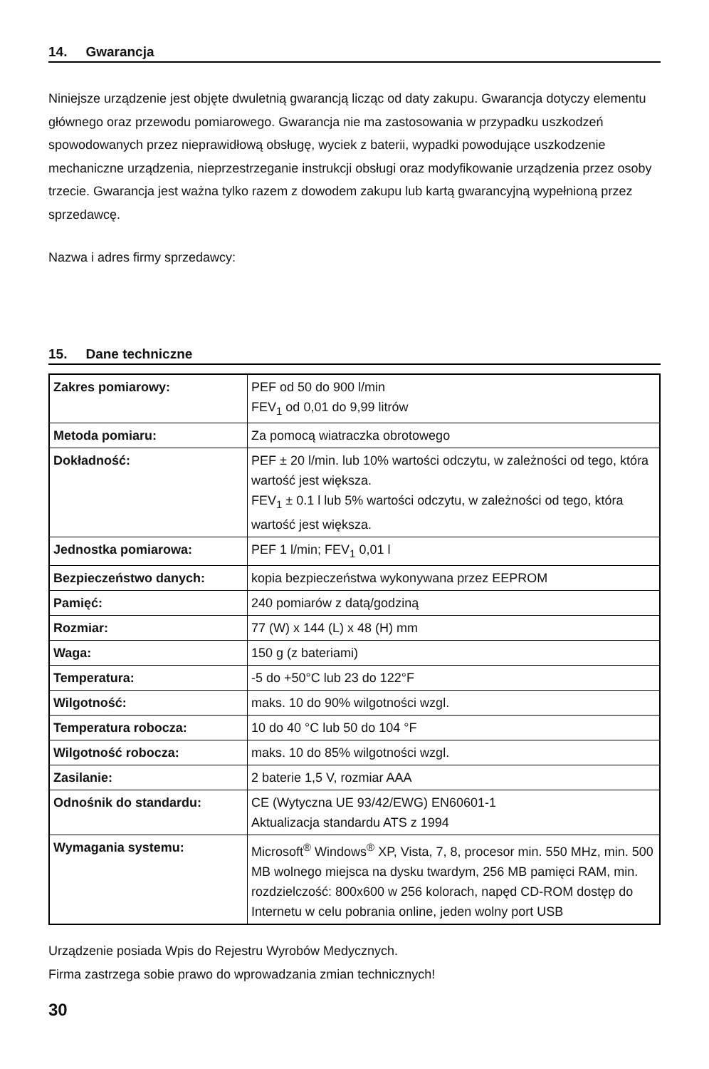14. Gwarancja
Niniejsze urządzenie jest objęte dwuletnią gwarancją licząc od daty zakupu. Gwarancja dotyczy elementu głównego oraz przewodu pomiarowego. Gwarancja nie ma zastosowania w przypadku uszkodzeń spowodowanych przez nieprawidłową obsługę, wyciek z baterii, wypadki powodujące uszkodzenie mechaniczne urządzenia, nieprzestrzeganie instrukcji obsługi oraz modyfikowanie urządzenia przez osoby trzecie. Gwarancja jest ważna tylko razem z dowodem zakupu lub kartą gwarancyjną wypełnioną przez sprzedawcę.
Nazwa i adres firmy sprzedawcy:
15. Dane techniczne
| Zakres pomiarowy: | PEF od 50 do 900 l/min FEV<sub>1</sub> od 0,01 do 9,99 litrów |
| Metoda pomiaru: | Za pomocą wiatraczka obrotowego |
| Dokładność: | PEF ± 20 l/min. lub 10% wartości odczytu, w zależności od tego, która wartość jest większa. FEV<sub>1</sub> ± 0.1 l lub 5% wartości odczytu, w zależności od tego, która wartość jest większa. |
| Jednostka pomiarowa: | PEF 1 l/min; FEV<sub>1</sub> 0,01 l |
| Bezpieczeństwo danych: | kopia bezpieczeństwa wykonywana przez EEPROM |
| Pamięć: | 240 pomiarów z datą/godziną |
| Rozmiar: | 77 (W) x 144 (L) x 48 (H) mm |
| Waga: | 150 g (z bateriami) |
| Temperatura: | -5 do +50°C lub 23 do 122°F |
| Wilgotność: | maks. 10 do 90% wilgotności wzgl. |
| Temperatura robocza: | 10 do 40 °C lub 50 do 104 °F |
| Wilgotność robocza: | maks. 10 do 85% wilgotności wzgl. |
| Zasilanie: | 2 baterie 1,5 V, rozmiar AAA |
| Odnośnik do standardu: | CE (Wytyczna UE 93/42/EWG) EN60601-1 Aktualizacja standardu ATS z 1994 |
| Wymagania systemu: | Microsoft<sup>®</sup> Windows<sup>®</sup> XP, Vista, 7, 8, procesor min. 550 MHz, min. 500 MB wolnego miejsca na dysku twardym, 256 MB pamięci RAM, min. rozdzielczość: 800x600 w 256 kolorach, napęd CD-ROM dostęp do Internetu w celu pobrania online, jeden wolny port USB |
Urządzenie posiada Wpis do Rejestru Wyrobów Medycznych.
Firma zastrzega sobie prawo do wprowadzania zmian technicznych!
30